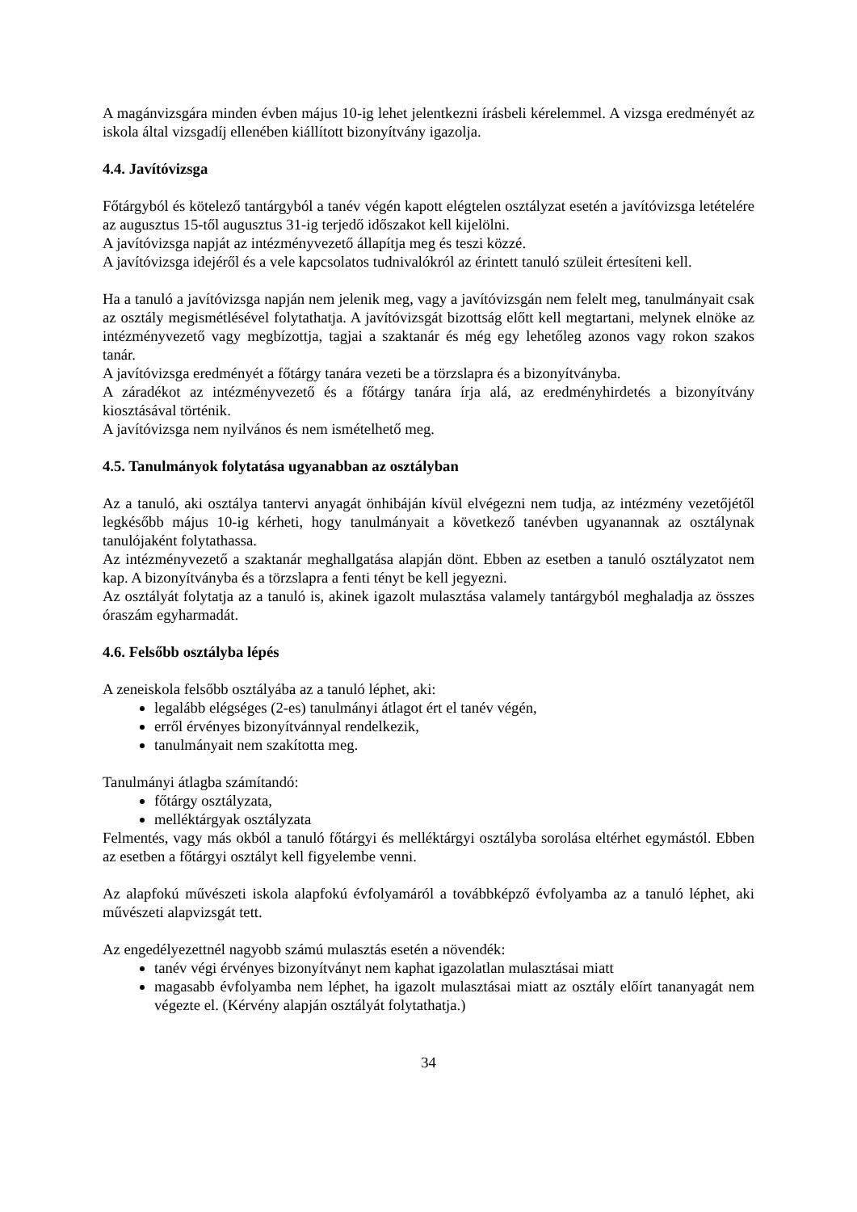A magánvizsgára minden évben május 10-ig lehet jelentkezni írásbeli kérelemmel. A vizsga eredményét az iskola által vizsgadíj ellenében kiállított bizonyítvány igazolja.
4.4. Javítóvizsga
Főtárgyból és kötelező tantárgyból a tanév végén kapott elégtelen osztályzat esetén a javítóvizsga letételére az augusztus 15-től augusztus 31-ig terjedő időszakot kell kijelölni.
A javítóvizsga napját az intézményvezető állapítja meg és teszi közzé.
A javítóvizsga idejéről és a vele kapcsolatos tudnivalókról az érintett tanuló szüleit értesíteni kell.
Ha a tanuló a javítóvizsga napján nem jelenik meg, vagy a javítóvizsgán nem felelt meg, tanulmányait csak az osztály megismétlésével folytathatja. A javítóvizsgát bizottság előtt kell megtartani, melynek elnöke az intézményvezető vagy megbízottja, tagjai a szaktanár és még egy lehetőleg azonos vagy rokon szakos tanár.
A javítóvizsga eredményét a főtárgy tanára vezeti be a törzslapra és a bizonyítványba.
A záradékot az intézményvezető és a főtárgy tanára írja alá, az eredményhirdetés a bizonyítvány kiosztásával történik.
A javítóvizsga nem nyilvános és nem ismételhető meg.
4.5. Tanulmányok folytatása ugyanabban az osztályban
Az a tanuló, aki osztálya tantervi anyagát önhibáján kívül elvégezni nem tudja, az intézmény vezetőjétől legkésőbb május 10-ig kérheti, hogy tanulmányait a következő tanévben ugyanannak az osztálynak tanulójaként folytathassa.
Az intézményvezető a szaktanár meghallgatása alapján dönt. Ebben az esetben a tanuló osztályzatot nem kap. A bizonyítványba és a törzslapra a fenti tényt be kell jegyezni.
Az osztályát folytatja az a tanuló is, akinek igazolt mulasztása valamely tantárgyból meghaladja az összes óraszám egyharmadát.
4.6. Felsőbb osztályba lépés
A zeneiskola felsőbb osztályába az a tanuló léphet, aki:
legalább elégséges (2-es) tanulmányi átlagot ért el tanév végén,
erről érvényes bizonyítvánnyal rendelkezik,
tanulmányait nem szakította meg.
Tanulmányi átlagba számítandó:
főtárgy osztályzata,
melléktárgyak osztályzata
Felmentés, vagy más okból a tanuló főtárgyi és melléktárgyi osztályba sorolása eltérhet egymástól. Ebben az esetben a főtárgyi osztályt kell figyelembe venni.
Az alapfokú művészeti iskola alapfokú évfolyamáról a továbbképző évfolyamba az a tanuló léphet, aki művészeti alapvizsgát tett.
Az engedélyezettnél nagyobb számú mulasztás esetén a növendék:
tanév végi érvényes bizonyítványt nem kaphat igazolatlan mulasztásai miatt
magasabb évfolyamba nem léphet, ha igazolt mulasztásai miatt az osztály előírt tananyagát nem végezte el. (Kérvény alapján osztályát folytathatja.)
34